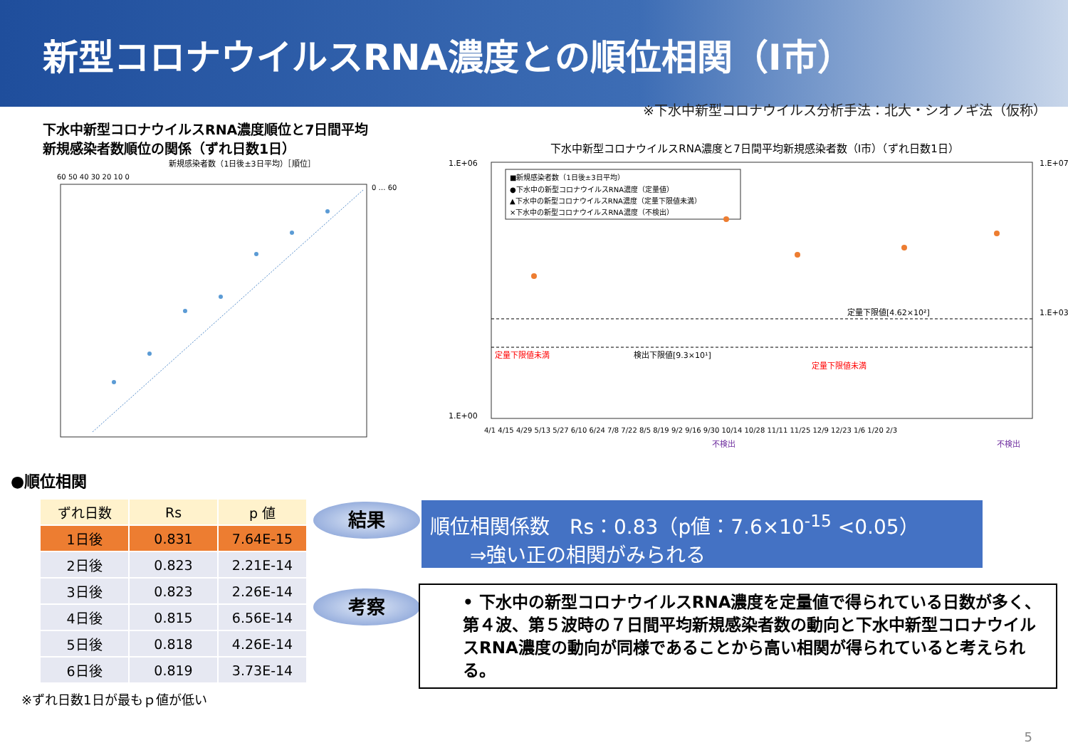新型コロナウイルスRNA濃度との順位相関（I市）
※下水中新型コロナウイルス分析手法：北大・シオノギ法（仮称）
下水中新型コロナウイルスRNA濃度順位と7日間平均
新規感染者数順位の関係（ずれ日数1日）
新規感染者数（1日後±3日平均）［順位］
60 50 40 30 20 10 0
0 … 60
下水中新型コロナウイルスRNA濃度と7日間平均新規感染者数（I市）（ずれ日数1日）
1.E+06
1.E+00
1.E+07
1.E+03
■新規感染者数（1日後±3日平均）
●下水中の新型コロナウイルスRNA濃度（定量値）
▲下水中の新型コロナウイルスRNA濃度（定量下限値未満）
×下水中の新型コロナウイルスRNA濃度（不検出）
定量下限値[4.62×10²]
検出下限値[9.3×10¹]
定量下限値未満
定量下限値未満
4/1 4/15 4/29 5/13 5/27 6/10 6/24 7/8 7/22 8/5 8/19 9/2 9/16 9/30 10/14 10/28 11/11 11/25 12/9 12/23 1/6 1/20 2/3
不検出
不検出
●順位相関
| ずれ日数 | Rs | p 値 |
| --- | --- | --- |
| 1日後 | 0.831 | 7.64E-15 |
| 2日後 | 0.823 | 2.21E-14 |
| 3日後 | 0.823 | 2.26E-14 |
| 4日後 | 0.815 | 6.56E-14 |
| 5日後 | 0.818 | 4.26E-14 |
| 6日後 | 0.819 | 3.73E-14 |
※ずれ日数1日が最もｐ値が低い
結果
考察
順位相関係数　Rs：0.83（p値：7.6×10<sup>-15</sup> <0.05）
　　⇒強い正の相関がみられる
• 下水中の新型コロナウイルスRNA濃度を定量値で得られている日数が多く、第４波、第５波時の７日間平均新規感染者数の動向と下水中新型コロナウイルスRNA濃度の動向が同様であることから高い相関が得られていると考えられる。
5